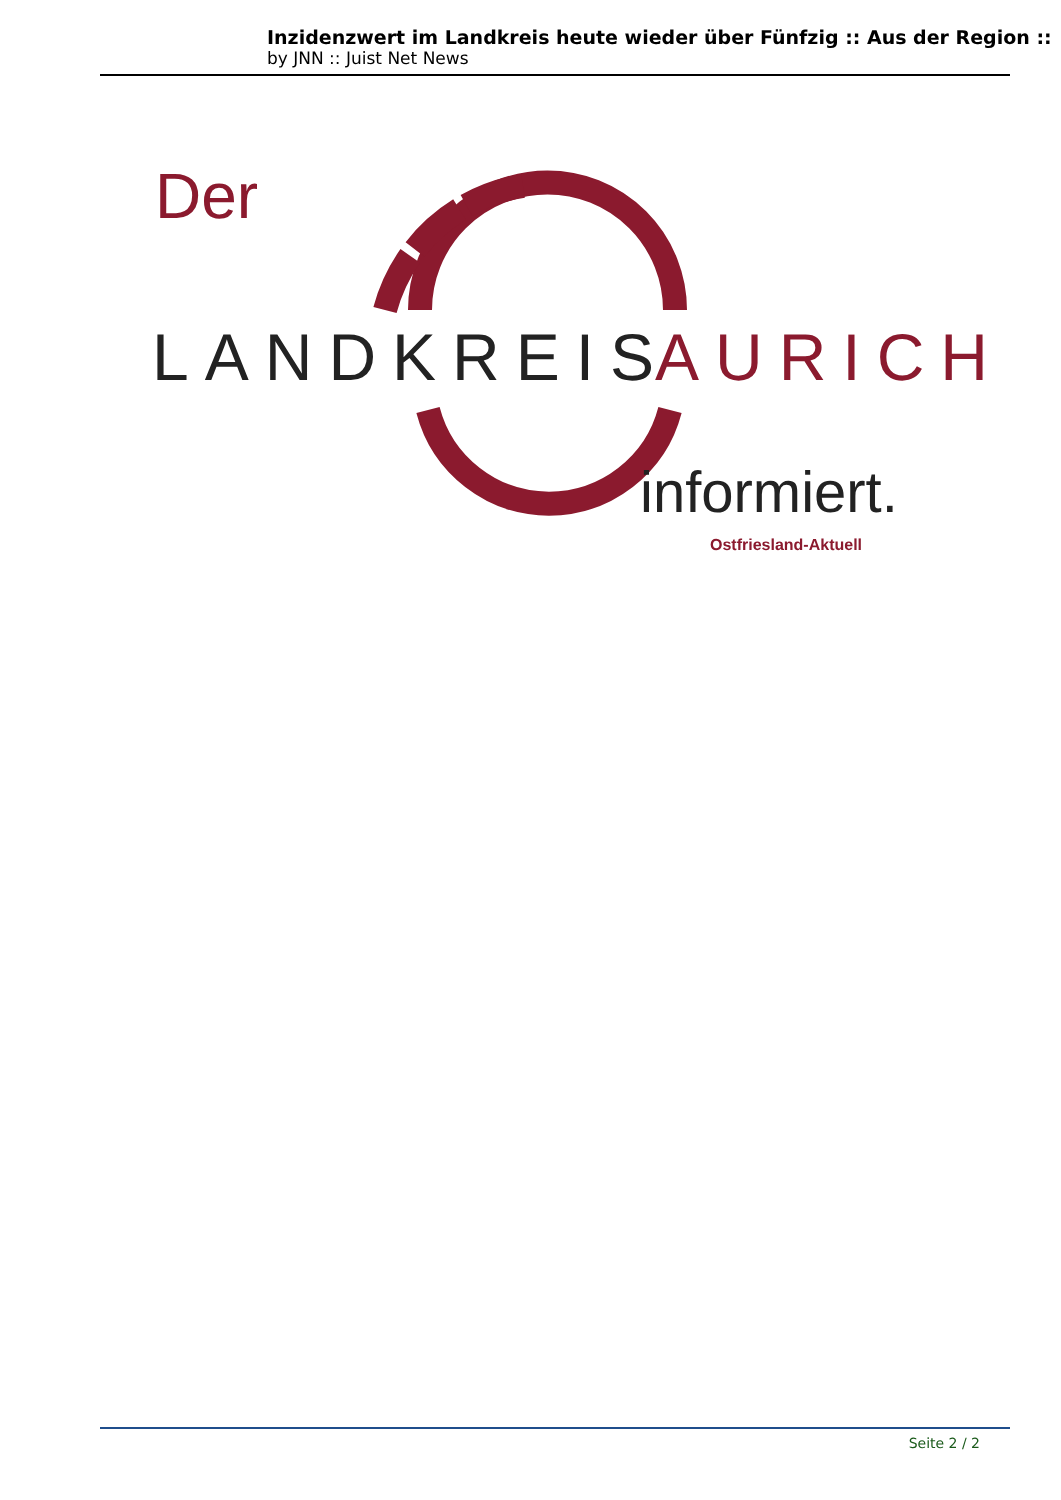Inzidenzwert im Landkreis heute wieder über Fünfzig :: Aus der Region ::
by JNN :: Juist Net News
Der
LANDKREIS
AURICH
informiert.
Ostfriesland-Aktuell
Seite 2 / 2